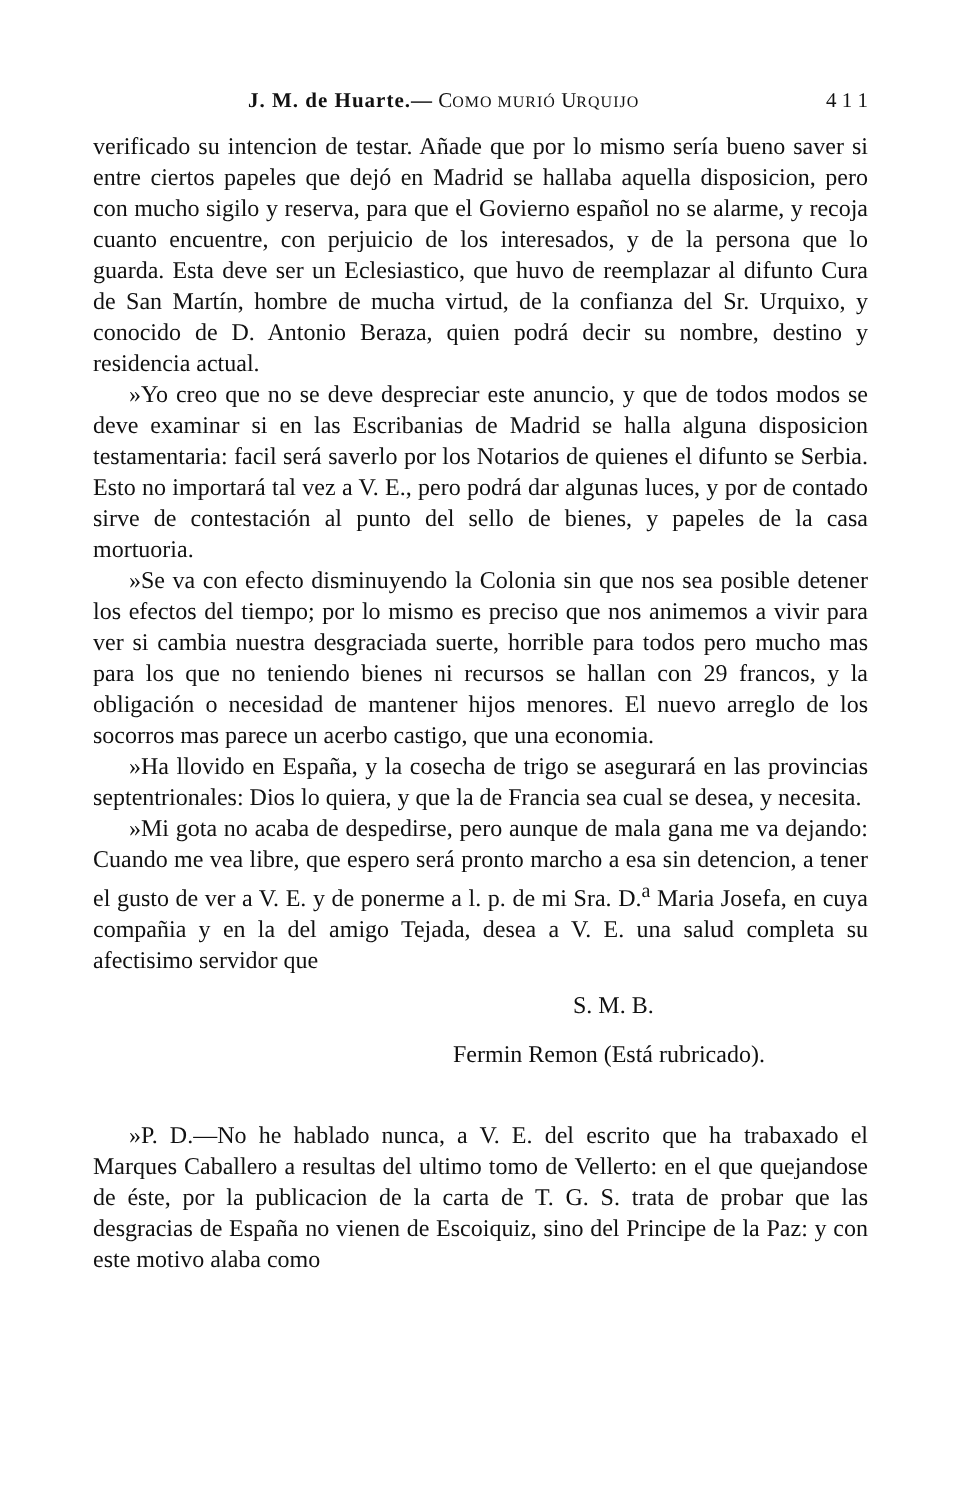J. M. de Huarte.— COMO MURIÓ URQUIJO 4 1 1
verificado su intencion de testar. Añade que por lo mismo sería bueno saver si entre ciertos papeles que dejó en Madrid se hallaba aquella disposicion, pero con mucho sigilo y reserva, para que el Govierno español no se alarme, y recoja cuanto encuentre, con perjuicio de los interesados, y de la persona que lo guarda. Esta deve ser un Eclesiastico, que huvo de reemplazar al difunto Cura de San Martín, hombre de mucha virtud, de la confianza del Sr. Urquixo, y conocido de D. Antonio Beraza, quien podrá decir su nombre, destino y residencia actual.
»Yo creo que no se deve despreciar este anuncio, y que de todos modos se deve examinar si en las Escribanias de Madrid se halla alguna disposicion testamentaria: facil será saverlo por los Notarios de quienes el difunto se Serbia. Esto no importará tal vez a V. E., pero podrá dar algunas luces, y por de contado sirve de contestación al punto del sello de bienes, y papeles de la casa mortuoria.
»Se va con efecto disminuyendo la Colonia sin que nos sea posible detener los efectos del tiempo; por lo mismo es preciso que nos animemos a vivir para ver si cambia nuestra desgraciada suerte, horrible para todos pero mucho mas para los que no teniendo bienes ni recursos se hallan con 29 francos, y la obligación o necesidad de mantener hijos menores. El nuevo arreglo de los socorros mas parece un acerbo castigo, que una economia.
»Ha llovido en España, y la cosecha de trigo se asegurará en las provincias septentrionales: Dios lo quiera, y que la de Francia sea cual se desea, y necesita.
»Mi gota no acaba de despedirse, pero aunque de mala gana me va dejando: Cuando me vea libre, que espero será pronto marcho a esa sin detencion, a tener el gusto de ver a V. E. y de ponerme a l. p. de mi Sra. D.<sup>a</sup> Maria Josefa, en cuya compañia y en la del amigo Tejada, desea a V. E. una salud completa su afectisimo servidor que
S. M. B.
Fermin Remon (Está rubricado).
»P. D.—No he hablado nunca, a V. E. del escrito que ha trabaxado el Marques Caballero a resultas del ultimo tomo de Vellerto: en el que quejandose de éste, por la publicacion de la carta de T. G. S. trata de probar que las desgracias de España no vienen de Escoiquiz, sino del Principe de la Paz: y con este motivo alaba como